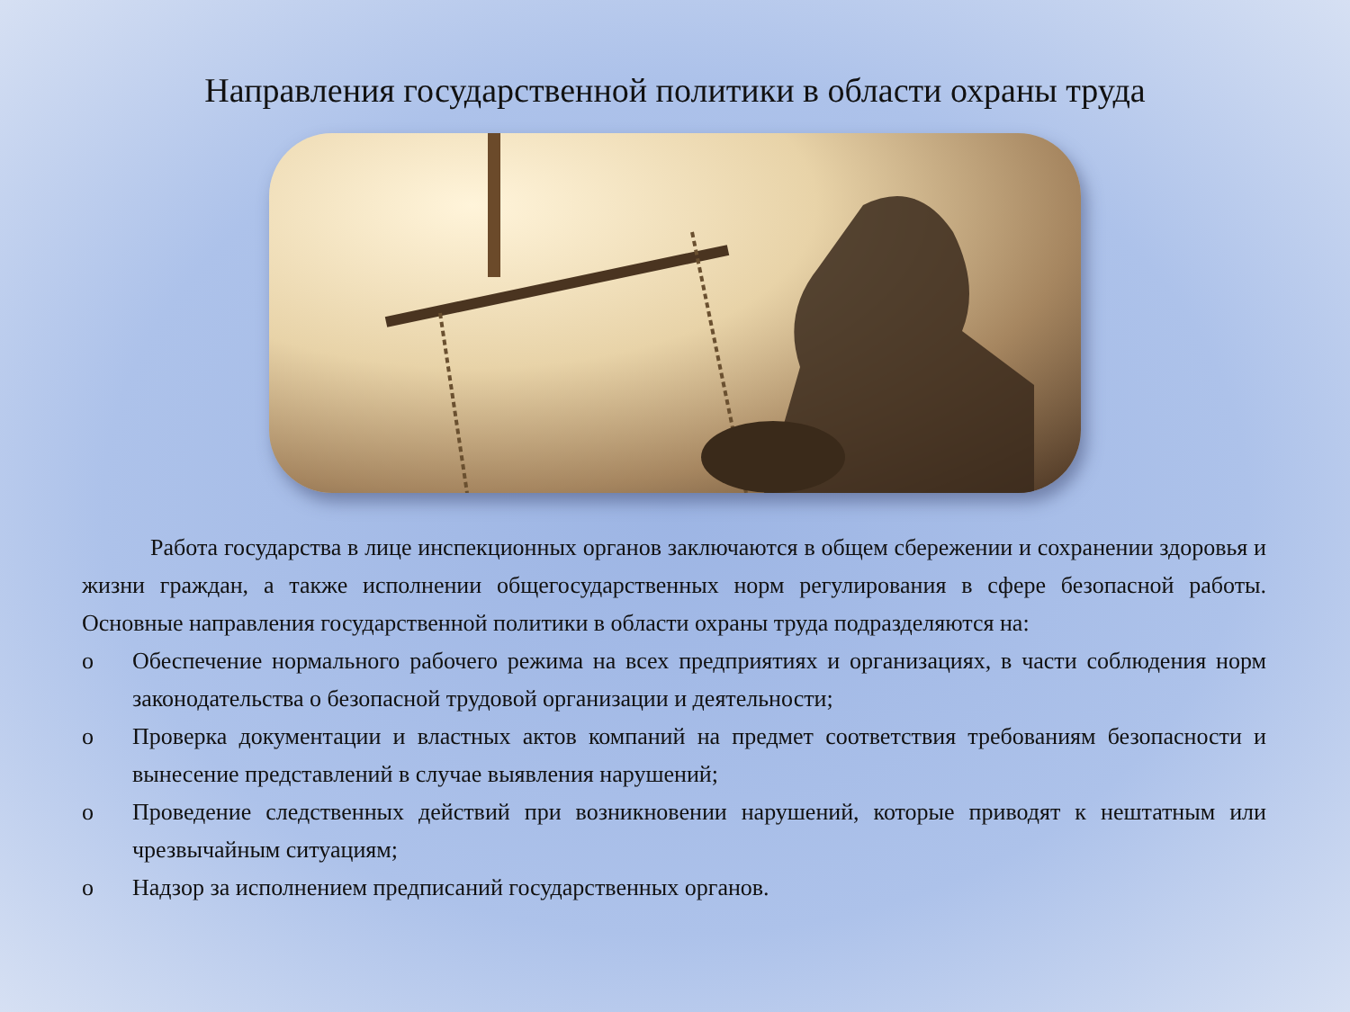Направления государственной политики в области охраны труда
Работа государства в лице инспекционных органов заключаются в общем сбережении и сохранении здоровья и жизни граждан, а также исполнении общегосударственных норм регулирования в сфере безопасной работы. Основные направления государственной политики в области охраны труда подразделяются на:
o Обеспечение нормального рабочего режима на всех предприятиях и организациях, в части соблюдения норм законодательства о безопасной трудовой организации и деятельности;
o Проверка документации и властных актов компаний на предмет соответствия требованиям безопасности и вынесение представлений в случае выявления нарушений;
o Проведение следственных действий при возникновении нарушений, которые приводят к нештатным или чрезвычайным ситуациям;
o Надзор за исполнением предписаний государственных органов.